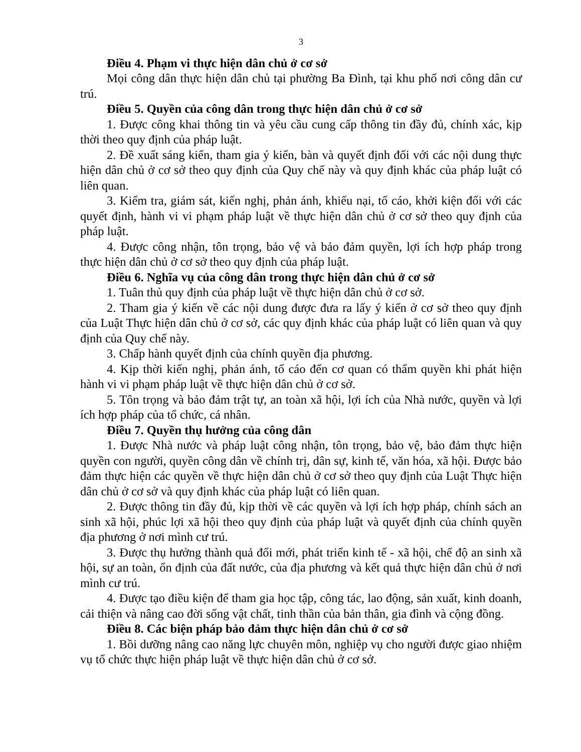3
Điều 4. Phạm vi thực hiện dân chủ ở cơ sở
Mọi công dân thực hiện dân chủ tại phường Ba Đình, tại khu phố nơi công dân cư trú.
Điều 5. Quyền của công dân trong thực hiện dân chủ ở cơ sở
1. Được công khai thông tin và yêu cầu cung cấp thông tin đầy đủ, chính xác, kịp thời theo quy định của pháp luật.
2. Đề xuất sáng kiến, tham gia ý kiến, bàn và quyết định đối với các nội dung thực hiện dân chủ ở cơ sở theo quy định của Quy chế này và quy định khác của pháp luật có liên quan.
3. Kiểm tra, giám sát, kiến nghị, phản ánh, khiếu nại, tố cáo, khởi kiện đối với các quyết định, hành vi vi phạm pháp luật về thực hiện dân chủ ở cơ sở theo quy định của pháp luật.
4. Được công nhận, tôn trọng, bảo vệ và bảo đảm quyền, lợi ích hợp pháp trong thực hiện dân chủ ở cơ sở theo quy định của pháp luật.
Điều 6. Nghĩa vụ của công dân trong thực hiện dân chủ ở cơ sở
1. Tuân thủ quy định của pháp luật về thực hiện dân chủ ở cơ sở.
2. Tham gia ý kiến về các nội dung được đưa ra lấy ý kiến ở cơ sở theo quy định của Luật Thực hiện dân chủ ở cơ sở, các quy định khác của pháp luật có liên quan và quy định của Quy chế này.
3. Chấp hành quyết định của chính quyền địa phương.
4. Kịp thời kiến nghị, phản ánh, tố cáo đến cơ quan có thẩm quyền khi phát hiện hành vi vi phạm pháp luật về thực hiện dân chủ ở cơ sở.
5. Tôn trọng và bảo đảm trật tự, an toàn xã hội, lợi ích của Nhà nước, quyền và lợi ích hợp pháp của tổ chức, cá nhân.
Điều 7. Quyền thụ hưởng của công dân
1. Được Nhà nước và pháp luật công nhận, tôn trọng, bảo vệ, bảo đảm thực hiện quyền con người, quyền công dân về chính trị, dân sự, kinh tế, văn hóa, xã hội. Được bảo đảm thực hiện các quyền về thực hiện dân chủ ở cơ sở theo quy định của Luật Thực hiện dân chủ ở cơ sở và quy định khác của pháp luật có liên quan.
2. Được thông tin đầy đủ, kịp thời về các quyền và lợi ích hợp pháp, chính sách an sinh xã hội, phúc lợi xã hội theo quy định của pháp luật và quyết định của chính quyền địa phương ở nơi mình cư trú.
3. Được thụ hưởng thành quả đổi mới, phát triển kinh tế - xã hội, chế độ an sinh xã hội, sự an toàn, ổn định của đất nước, của địa phương và kết quả thực hiện dân chủ ở nơi mình cư trú.
4. Được tạo điều kiện để tham gia học tập, công tác, lao động, sản xuất, kinh doanh, cải thiện và nâng cao đời sống vật chất, tinh thần của bản thân, gia đình và cộng đồng.
Điều 8. Các biện pháp bảo đảm thực hiện dân chủ ở cơ sở
1. Bồi dưỡng nâng cao năng lực chuyên môn, nghiệp vụ cho người được giao nhiệm vụ tổ chức thực hiện pháp luật về thực hiện dân chủ ở cơ sở.